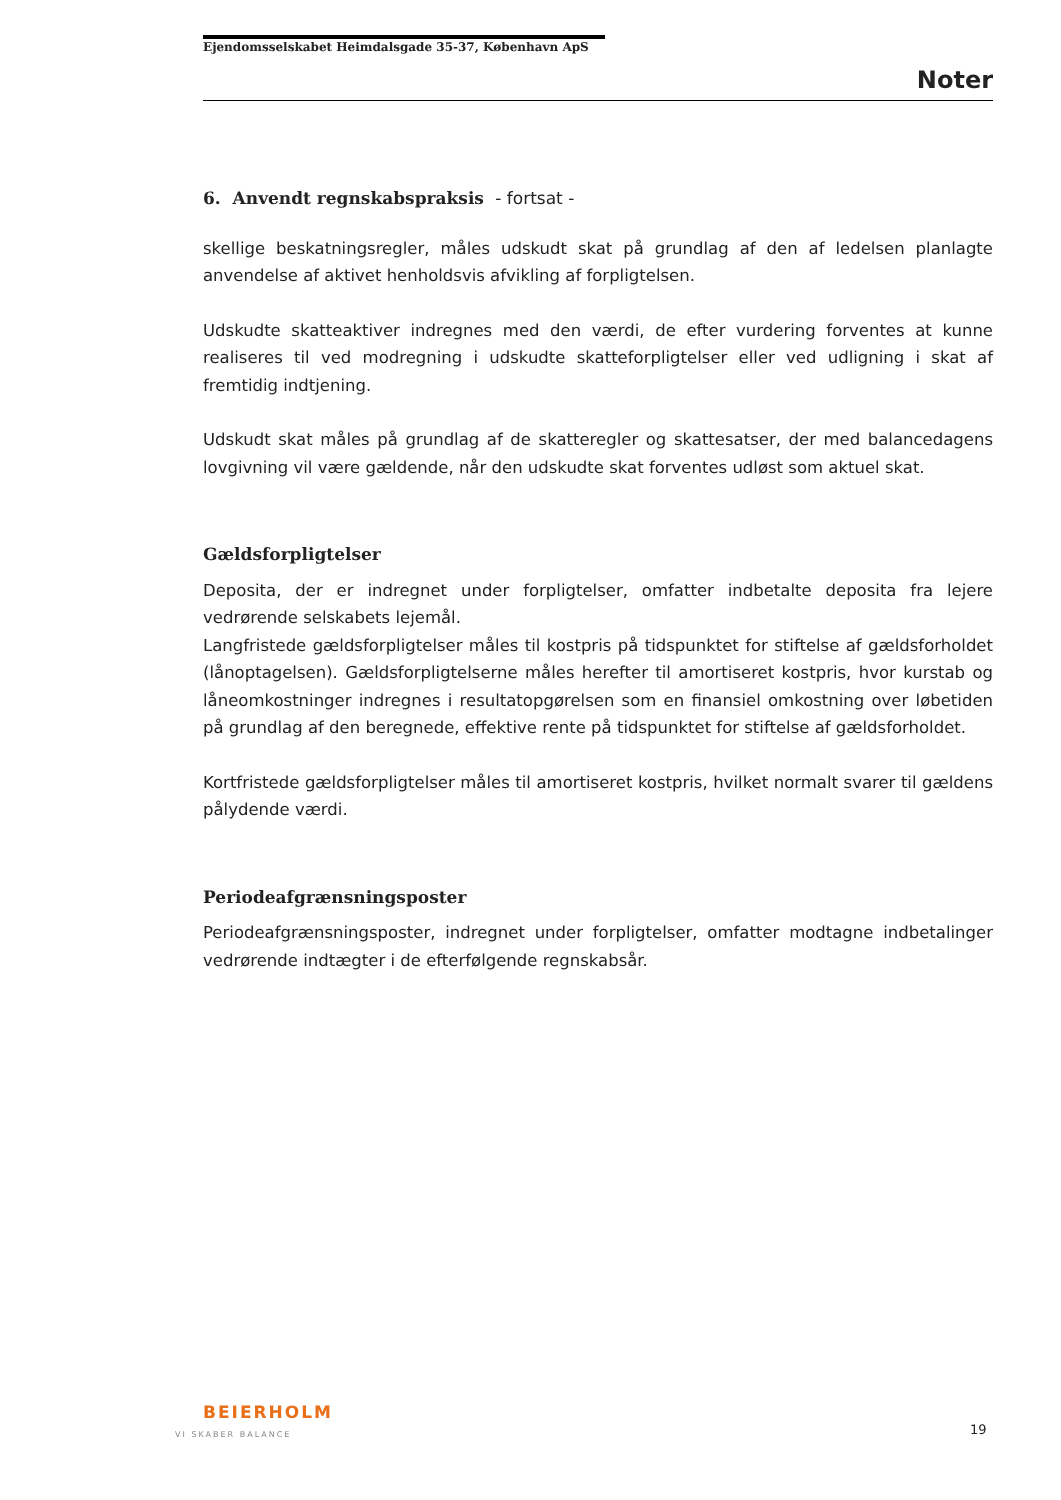Ejendomsselskabet Heimdalsgade 35-37, København ApS
Noter
6. Anvendt regnskabspraksis - fortsat -
skellige beskatningsregler, måles udskudt skat på grundlag af den af ledelsen planlagte anvendelse af aktivet henholdsvis afvikling af forpligtelsen.
Udskudte skatteaktiver indregnes med den værdi, de efter vurdering forventes at kunne realiseres til ved modregning i udskudte skatteforpligtelser eller ved udligning i skat af fremtidig indtjening.
Udskudt skat måles på grundlag af de skatteregler og skattesatser, der med balancedagens lovgivning vil være gældende, når den udskudte skat forventes udløst som aktuel skat.
Gældsforpligtelser
Deposita, der er indregnet under forpligtelser, omfatter indbetalte deposita fra lejere vedrørende selskabets lejemål.
Langfristede gældsforpligtelser måles til kostpris på tidspunktet for stiftelse af gældsforholdet (lånoptagelsen). Gældsforpligtelserne måles herefter til amortiseret kostpris, hvor kurstab og låneomkostninger indregnes i resultatopgørelsen som en finansiel omkostning over løbetiden på grundlag af den beregnede, effektive rente på tidspunktet for stiftelse af gældsforholdet.
Kortfristede gældsforpligtelser måles til amortiseret kostpris, hvilket normalt svarer til gældens pålydende værdi.
Periodeafgrænsningsposter
Periodeafgrænsningsposter, indregnet under forpligtelser, omfatter modtagne indbetalinger vedrørende indtægter i de efterfølgende regnskabsår.
BEIERHOLM
VI SKABER BALANCE
19